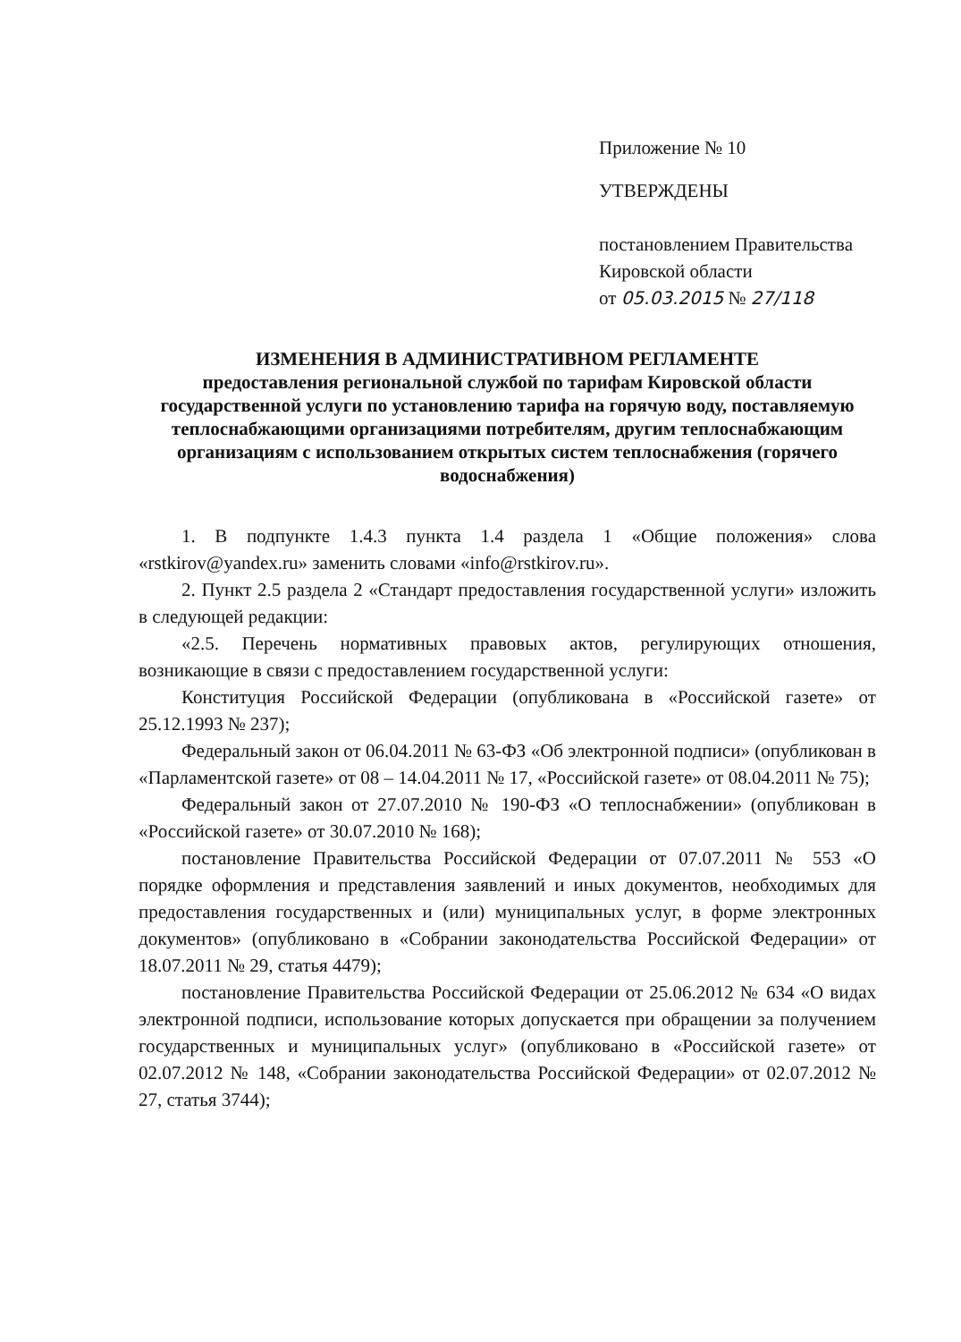Приложение № 10
УТВЕРЖДЕНЫ
постановлением Правительства
Кировской области
от 05.03.2015 № 27/118
ИЗМЕНЕНИЯ В АДМИНИСТРАТИВНОМ РЕГЛАМЕНТЕ
предоставления региональной службой по тарифам Кировской области государственной услуги по установлению тарифа на горячую воду, поставляемую теплоснабжающими организациями потребителям, другим теплоснабжающим организациям с использованием открытых систем теплоснабжения (горячего водоснабжения)
1. В подпункте 1.4.3 пункта 1.4 раздела 1 «Общие положения» слова «rstkirov@yandex.ru» заменить словами «info@rstkirov.ru».
2. Пункт 2.5 раздела 2 «Стандарт предоставления государственной услуги» изложить в следующей редакции:
«2.5. Перечень нормативных правовых актов, регулирующих отношения, возникающие в связи с предоставлением государственной услуги:
Конституция Российской Федерации (опубликована в «Российской газете» от 25.12.1993 № 237);
Федеральный закон от 06.04.2011 № 63-ФЗ «Об электронной подписи» (опубликован в «Парламентской газете» от 08 – 14.04.2011 № 17, «Российской газете» от 08.04.2011 № 75);
Федеральный закон от 27.07.2010 № 190-ФЗ «О теплоснабжении» (опубликован в «Российской газете» от 30.07.2010 № 168);
постановление Правительства Российской Федерации от 07.07.2011 № 553 «О порядке оформления и представления заявлений и иных документов, необходимых для предоставления государственных и (или) муниципальных услуг, в форме электронных документов» (опубликовано в «Собрании законодательства Российской Федерации» от 18.07.2011 № 29, статья 4479);
постановление Правительства Российской Федерации от 25.06.2012 № 634 «О видах электронной подписи, использование которых допускается при обращении за получением государственных и муниципальных услуг» (опубликовано в «Российской газете» от 02.07.2012 № 148, «Собрании законодательства Российской Федерации» от 02.07.2012 № 27, статья 3744);